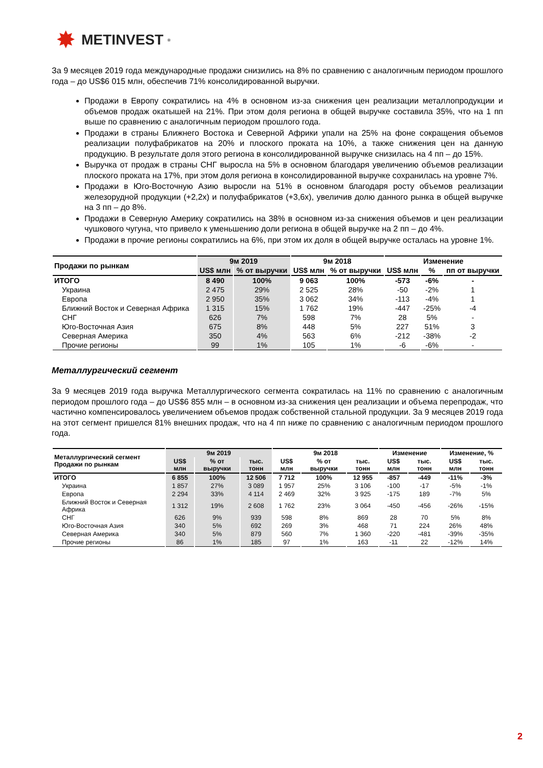✸ METINVEST<sup>®</sup>
За 9 месяцев 2019 года международные продажи снизились на 8% по сравнению с аналогичным периодом прошлого года – до US$6 015 млн, обеспечив 71% консолидированной выручки.
Продажи в Европу сократились на 4% в основном из-за снижения цен реализации металлопродукции и объемов продаж окатышей на 21%. При этом доля региона в общей выручке составила 35%, что на 1 пп выше по сравнению с аналогичным периодом прошлого года.
Продажи в страны Ближнего Востока и Северной Африки упали на 25% на фоне сокращения объемов реализации полуфабрикатов на 20% и плоского проката на 10%, а также снижения цен на данную продукцию. В результате доля этого региона в консолидированной выручке снизилась на 4 пп – до 15%.
Выручка от продаж в страны СНГ выросла на 5% в основном благодаря увеличению объемов реализации плоского проката на 17%, при этом доля региона в консолидированной выручке сохранилась на уровне 7%.
Продажи в Юго-Восточную Азию выросли на 51% в основном благодаря росту объемов реализации железорудной продукции (+2,2x) и полуфабрикатов (+3,6x), увеличив долю данного рынка в общей выручке на 3 пп – до 8%.
Продажи в Северную Америку сократились на 38% в основном из-за снижения объемов и цен реализации чушкового чугуна, что привело к уменьшению доли региона в общей выручке на 2 пп – до 4%.
Продажи в прочие регионы сократились на 6%, при этом их доля в общей выручке осталась на уровне 1%.
| Продажи по рынкам | 9м 2019 | | 9м 2018 | | Изменение | | |
| --- | --- | --- | --- | --- | --- | --- | --- |
| | US$ млн | % от выручки | US$ млн | % от выручки | US$ млн | % | пп от выручки |
| ИТОГО | 8 490 | 100% | 9 063 | 100% | -573 | -6% | - |
| Украина | 2 475 | 29% | 2 525 | 28% | -50 | -2% | 1 |
| Европа | 2 950 | 35% | 3 062 | 34% | -113 | -4% | 1 |
| Ближний Восток и Северная Африка | 1 315 | 15% | 1 762 | 19% | -447 | -25% | -4 |
| СНГ | 626 | 7% | 598 | 7% | 28 | 5% | - |
| Юго-Восточная Азия | 675 | 8% | 448 | 5% | 227 | 51% | 3 |
| Северная Америка | 350 | 4% | 563 | 6% | -212 | -38% | -2 |
| Прочие регионы | 99 | 1% | 105 | 1% | -6 | -6% | - |
Металлургический сегмент
За 9 месяцев 2019 года выручка Металлургического сегмента сократилась на 11% по сравнению с аналогичным периодом прошлого года – до US$6 855 млн – в основном из-за снижения цен реализации и объема перепродаж, что частично компенсировалось увеличением объемов продаж собственной стальной продукции. За 9 месяцев 2019 года на этот сегмент пришелся 81% внешних продаж, что на 4 пп ниже по сравнению с аналогичным периодом прошлого года.
| Металлургический сегмент Продажи по рынкам | 9м 2019 | | | 9м 2018 | | | Изменение | | Изменение, % | |
| --- | --- | --- | --- | --- | --- | --- | --- | --- | --- | --- |
| | US$ млн | % от выручки | тыс. тонн | US$ млн | % от выручки | тыс. тонн | US$ млн | тыс. тонн | US$ млн | тыс. тонн |
| ИТОГО | 6 855 | 100% | 12 506 | 7 712 | 100% | 12 955 | -857 | -449 | -11% | -3% |
| Украина | 1 857 | 27% | 3 089 | 1 957 | 25% | 3 106 | -100 | -17 | -5% | -1% |
| Европа | 2 294 | 33% | 4 114 | 2 469 | 32% | 3 925 | -175 | 189 | -7% | 5% |
| Ближний Восток и Северная Африка | 1 312 | 19% | 2 608 | 1 762 | 23% | 3 064 | -450 | -456 | -26% | -15% |
| СНГ | 626 | 9% | 939 | 598 | 8% | 869 | 28 | 70 | 5% | 8% |
| Юго-Восточная Азия | 340 | 5% | 692 | 269 | 3% | 468 | 71 | 224 | 26% | 48% |
| Северная Америка | 340 | 5% | 879 | 560 | 7% | 1 360 | -220 | -481 | -39% | -35% |
| Прочие регионы | 86 | 1% | 185 | 97 | 1% | 163 | -11 | 22 | -12% | 14% |
2